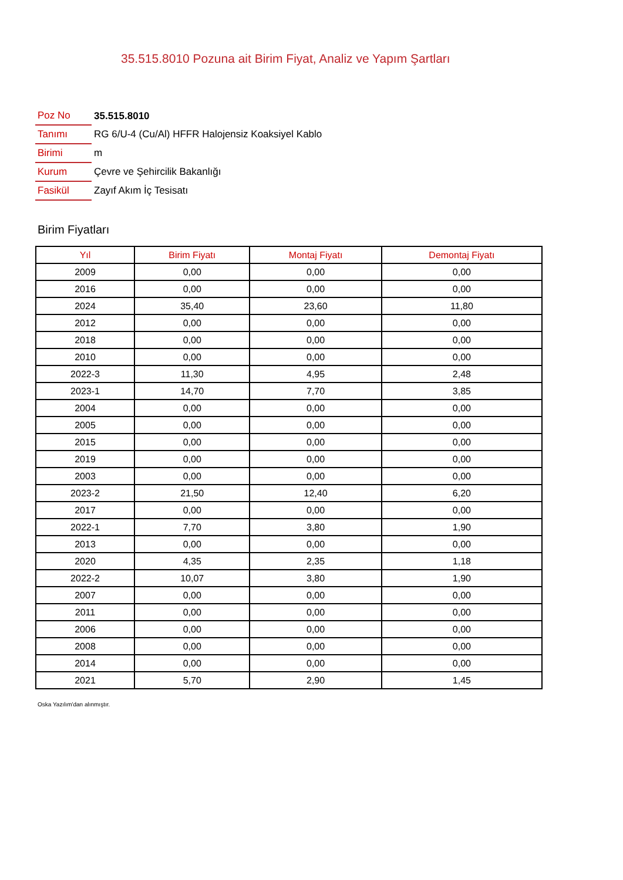35.515.8010 Pozuna ait Birim Fiyat, Analiz ve Yapım Şartları
| Poz No | 35.515.8010 |
| Tanımı | RG 6/U-4 (Cu/Al) HFFR Halojensiz Koaksiyel Kablo |
| Birimi | m |
| Kurum | Çevre ve Şehircilik Bakanlığı |
| Fasikül | Zayıf Akım İç Tesisatı |
Birim Fiyatları
| Yıl | Birim Fiyatı | Montaj Fiyatı | Demontaj Fiyatı |
| --- | --- | --- | --- |
| 2009 | 0,00 | 0,00 | 0,00 |
| 2016 | 0,00 | 0,00 | 0,00 |
| 2024 | 35,40 | 23,60 | 11,80 |
| 2012 | 0,00 | 0,00 | 0,00 |
| 2018 | 0,00 | 0,00 | 0,00 |
| 2010 | 0,00 | 0,00 | 0,00 |
| 2022-3 | 11,30 | 4,95 | 2,48 |
| 2023-1 | 14,70 | 7,70 | 3,85 |
| 2004 | 0,00 | 0,00 | 0,00 |
| 2005 | 0,00 | 0,00 | 0,00 |
| 2015 | 0,00 | 0,00 | 0,00 |
| 2019 | 0,00 | 0,00 | 0,00 |
| 2003 | 0,00 | 0,00 | 0,00 |
| 2023-2 | 21,50 | 12,40 | 6,20 |
| 2017 | 0,00 | 0,00 | 0,00 |
| 2022-1 | 7,70 | 3,80 | 1,90 |
| 2013 | 0,00 | 0,00 | 0,00 |
| 2020 | 4,35 | 2,35 | 1,18 |
| 2022-2 | 10,07 | 3,80 | 1,90 |
| 2007 | 0,00 | 0,00 | 0,00 |
| 2011 | 0,00 | 0,00 | 0,00 |
| 2006 | 0,00 | 0,00 | 0,00 |
| 2008 | 0,00 | 0,00 | 0,00 |
| 2014 | 0,00 | 0,00 | 0,00 |
| 2021 | 5,70 | 2,90 | 1,45 |
Oska Yazılım'dan alınmıştır.